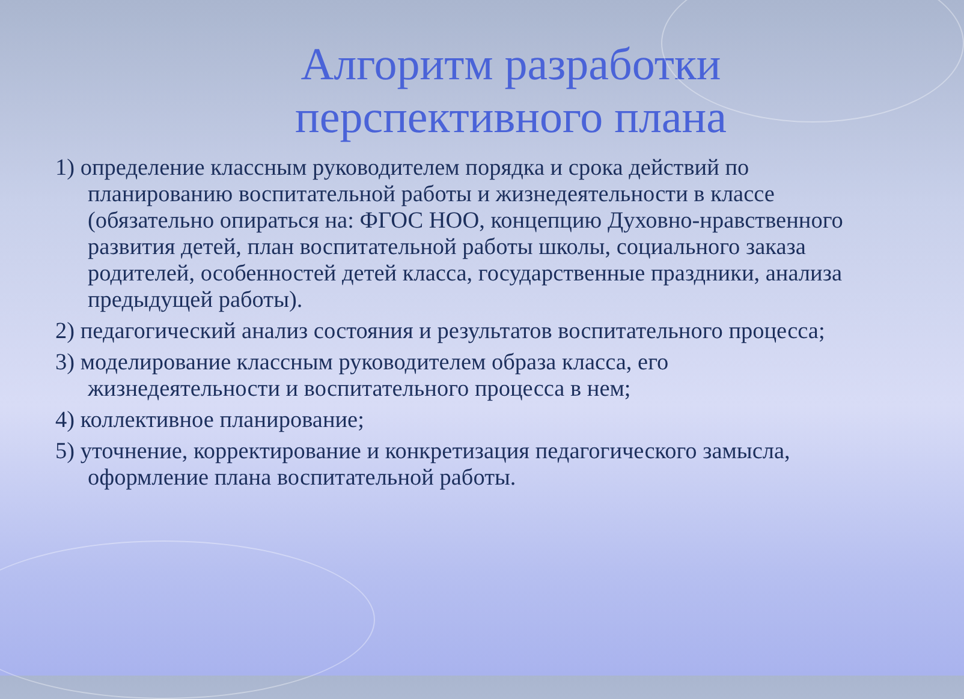Алгоритм разработки
перспективного плана
1) определение классным руководителем порядка и срока действий по планированию воспитательной работы и жизнедеятельности в классе (обязательно опираться на: ФГОС НОО, концепцию Духовно-нравственного развития детей, план воспитательной работы школы, социального заказа родителей, особенностей детей класса, государственные праздники, анализа предыдущей работы).
2) педагогический анализ состояния и результатов воспитательного процесса;
3) моделирование классным руководителем образа класса, его жизнедеятельности и воспитательного процесса в нем;
4) коллективное планирование;
5) уточнение, корректирование и конкретизация педагогического замысла, оформление плана воспитательной работы.